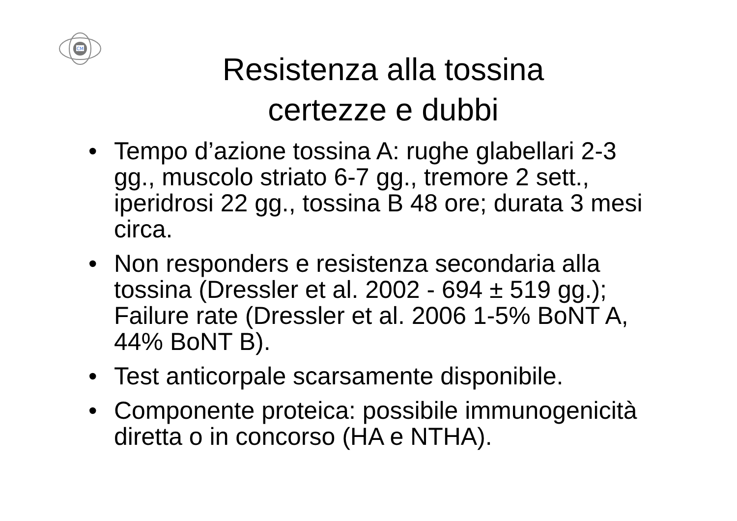CM
Resistenza alla tossina
certezze e dubbi
• Tempo d’azione tossina A: rughe glabellari 2-3 gg., muscolo striato 6-7 gg., tremore 2 sett., iperidrosi 22 gg., tossina B 48 ore; durata 3 mesi circa.
• Non responders e resistenza secondaria alla tossina (Dressler et al. 2002 - 694 ± 519 gg.); Failure rate (Dressler et al. 2006 1-5% BoNT A, 44% BoNT B).
• Test anticorpale scarsamente disponibile.
• Componente proteica: possibile immunogenicità diretta o in concorso (HA e NTHA).